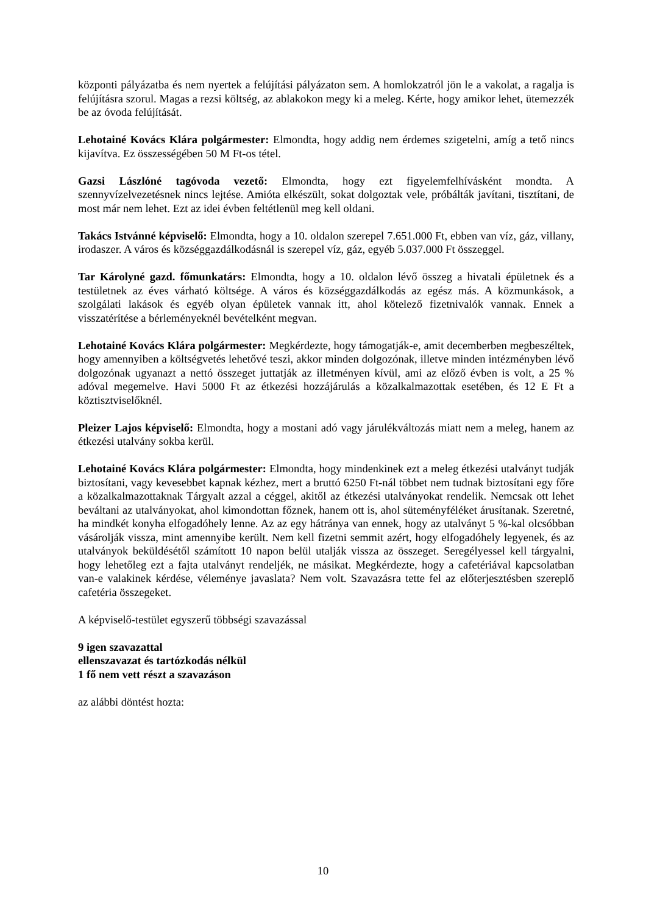központi pályázatba és nem nyertek a felújítási pályázaton sem. A homlokzatról jön le a vakolat, a ragalja is felújításra szorul. Magas a rezsi költség, az ablakokon megy ki a meleg. Kérte, hogy amikor lehet, ütemezzék be az óvoda felújítását.
Lehotainé Kovács Klára polgármester: Elmondta, hogy addig nem érdemes szigetelni, amíg a tető nincs kijavítva. Ez összességében 50 M Ft-os tétel.
Gazsi Lászlóné tagóvoda vezető: Elmondta, hogy ezt figyelemfelhívásként mondta. A szennyvízelvezetésnek nincs lejtése. Amióta elkészült, sokat dolgoztak vele, próbálták javítani, tisztítani, de most már nem lehet. Ezt az idei évben feltétlenül meg kell oldani.
Takács Istvánné képviselő: Elmondta, hogy a 10. oldalon szerepel 7.651.000 Ft, ebben van víz, gáz, villany, irodaszer. A város és községgazdálkodásnál is szerepel víz, gáz, egyéb 5.037.000 Ft összeggel.
Tar Károlyné gazd. főmunkatárs: Elmondta, hogy a 10. oldalon lévő összeg a hivatali épületnek és a testületnek az éves várható költsége. A város és községgazdálkodás az egész más. A közmunkások, a szolgálati lakások és egyéb olyan épületek vannak itt, ahol kötelező fizetnivalók vannak. Ennek a visszatérítése a bérleményeknél bevételként megvan.
Lehotainé Kovács Klára polgármester: Megkérdezte, hogy támogatják-e, amit decemberben megbeszéltek, hogy amennyiben a költségvetés lehetővé teszi, akkor minden dolgozónak, illetve minden intézményben lévő dolgozónak ugyanazt a nettó összeget juttatják az illetményen kívül, ami az előző évben is volt, a 25 % adóval megemelve. Havi 5000 Ft az étkezési hozzájárulás a közalkalmazottak esetében, és 12 E Ft a köztisztviselőknél.
Pleizer Lajos képviselő: Elmondta, hogy a mostani adó vagy járulékváltozás miatt nem a meleg, hanem az étkezési utalvány sokba kerül.
Lehotainé Kovács Klára polgármester: Elmondta, hogy mindenkinek ezt a meleg étkezési utalványt tudják biztosítani, vagy kevesebbet kapnak kézhez, mert a bruttó 6250 Ft-nál többet nem tudnak biztosítani egy főre a közalkalmazottaknak Tárgyalt azzal a céggel, akitől az étkezési utalványokat rendelik. Nemcsak ott lehet beváltani az utalványokat, ahol kimondottan főznek, hanem ott is, ahol süteményféléket árusítanak. Szeretné, ha mindkét konyha elfogadóhely lenne. Az az egy hátránya van ennek, hogy az utalványt 5 %-kal olcsóbban vásárolják vissza, mint amennyibe került. Nem kell fizetni semmit azért, hogy elfogadóhely legyenek, és az utalványok beküldésétől számított 10 napon belül utalják vissza az összeget. Seregélyessel kell tárgyalni, hogy lehetőleg ezt a fajta utalványt rendeljék, ne másikat. Megkérdezte, hogy a cafetériával kapcsolatban van-e valakinek kérdése, véleménye javaslata? Nem volt. Szavazásra tette fel az előterjesztésben szereplő cafetéria összegeket.
A képviselő-testület egyszerű többségi szavazással
9 igen szavazattal
ellenszavazat és tartózkodás nélkül
1 fő nem vett részt a szavazáson
az alábbi döntést hozta:
10